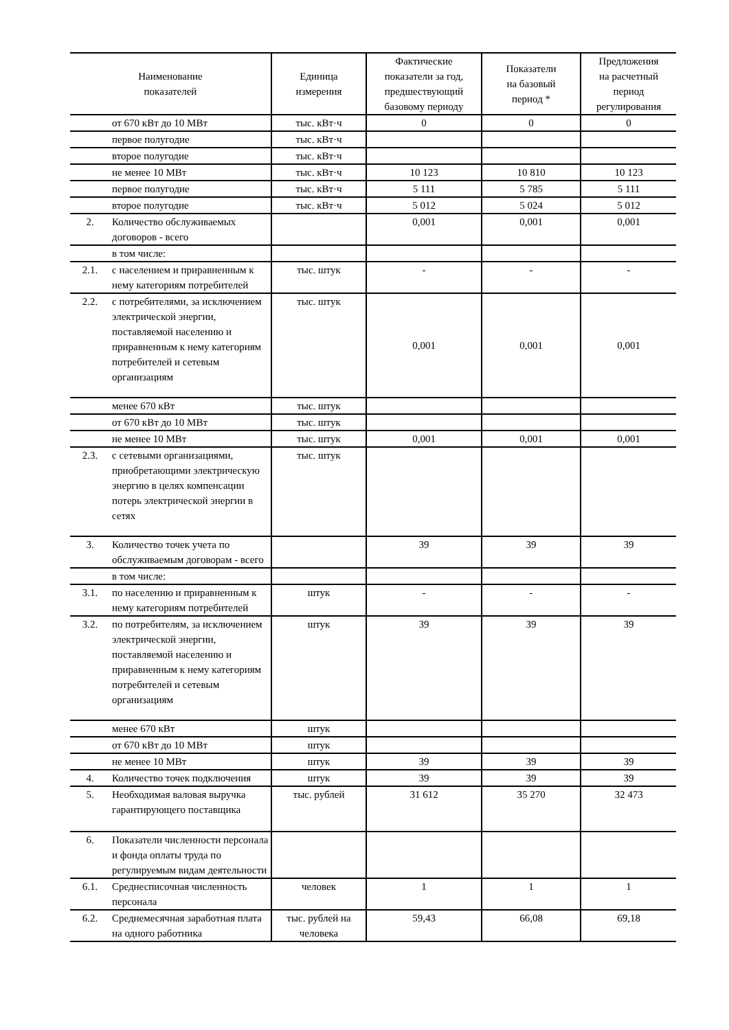| Наименование показателей | | Единица измерения | Фактические показатели за год, предшествующий базовому периоду | Показатели на базовый период * | Предложения на расчетный период регулирования |
| --- | --- | --- | --- | --- | --- |
| | от 670 кВт до 10 МВт | тыс. кВт·ч | 0 | 0 | 0 |
| | первое полугодие | тыс. кВт·ч | | | |
| | второе полугодие | тыс. кВт·ч | | | |
| | не менее 10 МВт | тыс. кВт·ч | 10 123 | 10 810 | 10 123 |
| | первое полугодие | тыс. кВт·ч | 5 111 | 5 785 | 5 111 |
| | второе полугодие | тыс. кВт·ч | 5 012 | 5 024 | 5 012 |
| 2. | Количество обслуживаемых договоров - всего | | 0,001 | 0,001 | 0,001 |
| | в том числе: | | | | |
| 2.1. | с населением и приравненным к нему категориям потребителей | тыс. штук | - | - | - |
| 2.2. | с потребителями, за исключением электрической энергии, поставляемой населению и приравненным к нему категориям потребителей и сетевым организациям | тыс. штук | 0,001 | 0,001 | 0,001 |
| | менее 670 кВт | тыс. штук | | | |
| | от 670 кВт до 10 МВт | тыс. штук | | | |
| | не менее 10 МВт | тыс. штук | 0,001 | 0,001 | 0,001 |
| 2.3. | с сетевыми организациями, приобретающими электрическую энергию в целях компенсации потерь электрической энергии в сетях | тыс. штук | | | |
| 3. | Количество точек учета по обслуживаемым договорам - всего | | 39 | 39 | 39 |
| | в том числе: | | | | |
| 3.1. | по населению и приравненным к нему категориям потребителей | штук | - | - | - |
| 3.2. | по потребителям, за исключением электрической энергии, поставляемой населению и приравненным к нему категориям потребителей и сетевым организациям | штук | 39 | 39 | 39 |
| | менее 670 кВт | штук | | | |
| | от 670 кВт до 10 МВт | штук | | | |
| | не менее 10 МВт | штук | 39 | 39 | 39 |
| 4. | Количество точек подключения | штук | 39 | 39 | 39 |
| 5. | Необходимая валовая выручка гарантирующего поставщика | тыс. рублей | 31 612 | 35 270 | 32 473 |
| 6. | Показатели численности персонала и фонда оплаты труда по регулируемым видам деятельности | | | | |
| 6.1. | Среднесписочная численность персонала | человек | 1 | 1 | 1 |
| 6.2. | Среднемесячная заработная плата на одного работника | тыс. рублей на человека | 59,43 | 66,08 | 69,18 |